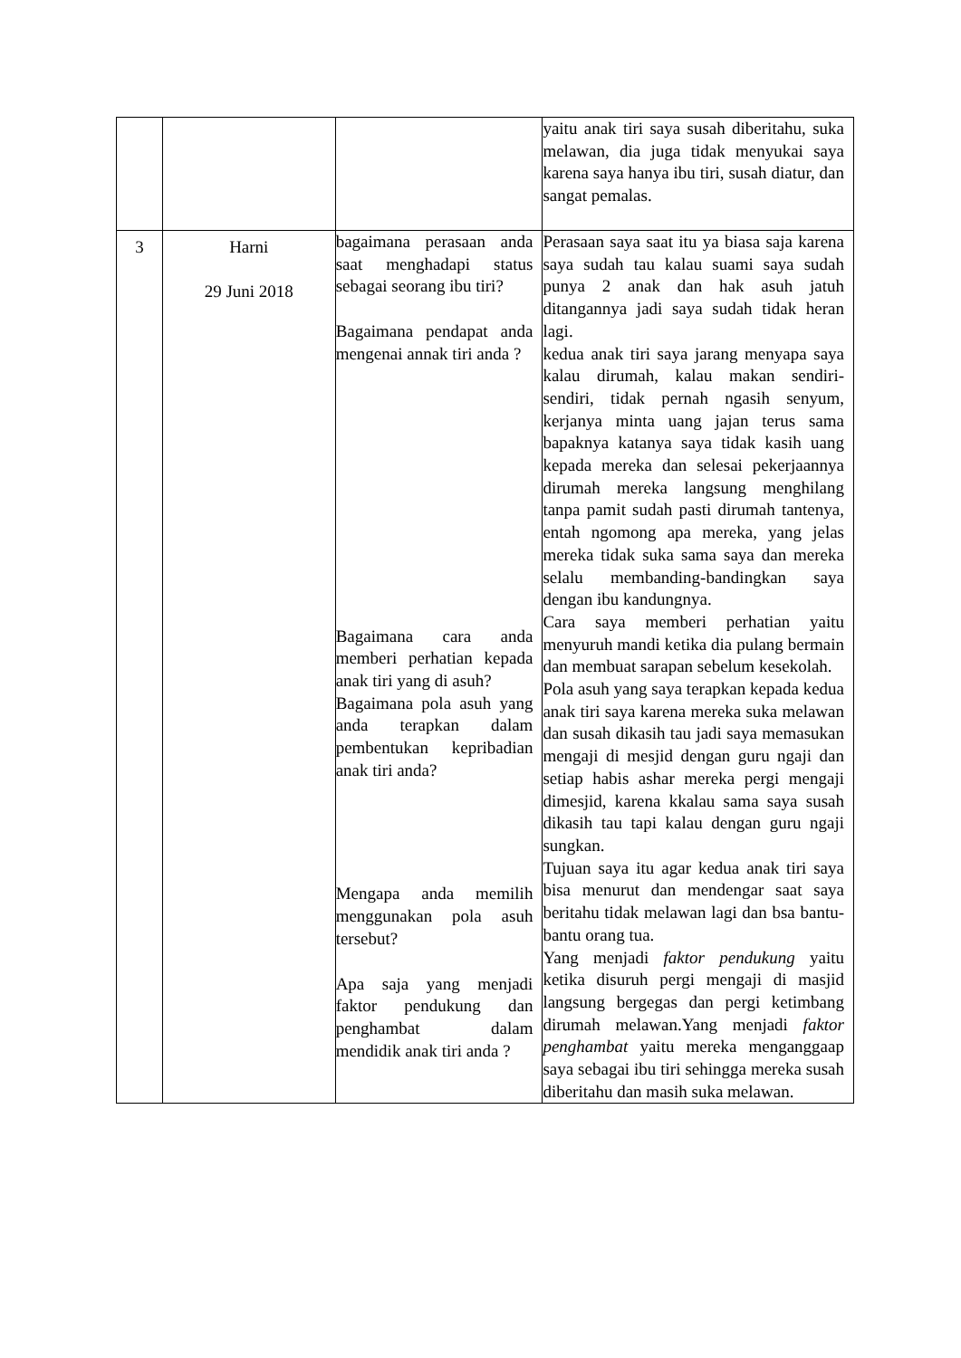| | | | yaitu anak tiri saya susah diberitahu, suka melawan, dia juga tidak menyukai saya karena saya hanya ibu tiri, susah diatur, dan sangat pemalas. |
| 3 | Harni 29 Juni 2018 | bagaimana perasaan anda saat menghadapi status sebagai seorang ibu tiri? Bagaimana pendapat anda mengenai annak tiri anda ? Bagaimana cara anda memberi perhatian kepada anak tiri yang di asuh? Bagaimana pola asuh yang anda terapkan dalam pembentukan kepribadian anak tiri anda? Mengapa anda memilih menggunakan pola asuh tersebut? Apa saja yang menjadi faktor pendukung dan penghambat dalam mendidik anak tiri anda ? | Perasaan saya saat itu ya biasa saja karena saya sudah tau kalau suami saya sudah punya 2 anak dan hak asuh jatuh ditangannya jadi saya sudah tidak heran lagi. kedua anak tiri saya jarang menyapa saya kalau dirumah, kalau makan sendiri-sendiri, tidak pernah ngasih senyum, kerjanya minta uang jajan terus sama bapaknya katanya saya tidak kasih uang kepada mereka dan selesai pekerjaannya dirumah mereka langsung menghilang tanpa pamit sudah pasti dirumah tantenya, entah ngomong apa mereka, yang jelas mereka tidak suka sama saya dan mereka selalu membanding-bandingkan saya dengan ibu kandungnya. Cara saya memberi perhatian yaitu menyuruh mandi ketika dia pulang bermain dan membuat sarapan sebelum kesekolah. Pola asuh yang saya terapkan kepada kedua anak tiri saya karena mereka suka melawan dan susah dikasih tau jadi saya memasukan mengaji di mesjid dengan guru ngaji dan setiap habis ashar mereka pergi mengaji dimesjid, karena kkalau sama saya susah dikasih tau tapi kalau dengan guru ngaji sungkan. Tujuan saya itu agar kedua anak tiri saya bisa menurut dan mendengar saat saya beritahu tidak melawan lagi dan bsa bantu-bantu orang tua. Yang menjadi faktor pendukung yaitu ketika disuruh pergi mengaji di masjid langsung bergegas dan pergi ketimbang dirumah melawan.Yang menjadi faktor penghambat yaitu mereka menganggaap saya sebagai ibu tiri sehingga mereka susah diberitahu dan masih suka melawan. |